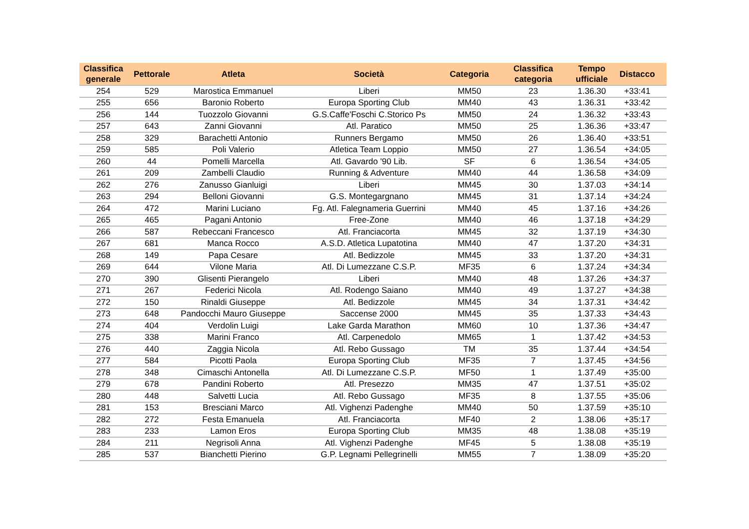| Classifica generale | Pettorale | Atleta | Società | Categoria | Classifica categoria | Tempo ufficiale | Distacco |
| --- | --- | --- | --- | --- | --- | --- | --- |
| 254 | 529 | Marostica Emmanuel | Liberi | MM50 | 23 | 1.36.30 | +33:41 |
| 255 | 656 | Baronio Roberto | Europa Sporting Club | MM40 | 43 | 1.36.31 | +33:42 |
| 256 | 144 | Tuozzolo Giovanni | G.S.Caffe'Foschi C.Storico Ps | MM50 | 24 | 1.36.32 | +33:43 |
| 257 | 643 | Zanni Giovanni | Atl. Paratico | MM50 | 25 | 1.36.36 | +33:47 |
| 258 | 329 | Barachetti Antonio | Runners Bergamo | MM50 | 26 | 1.36.40 | +33:51 |
| 259 | 585 | Poli Valerio | Atletica Team Loppio | MM50 | 27 | 1.36.54 | +34:05 |
| 260 | 44 | Pomelli Marcella | Atl. Gavardo '90 Lib. | SF | 6 | 1.36.54 | +34:05 |
| 261 | 209 | Zambelli Claudio | Running & Adventure | MM40 | 44 | 1.36.58 | +34:09 |
| 262 | 276 | Zanusso Gianluigi | Liberi | MM45 | 30 | 1.37.03 | +34:14 |
| 263 | 294 | Belloni Giovanni | G.S. Montegargnano | MM45 | 31 | 1.37.14 | +34:24 |
| 264 | 472 | Marini Luciano | Fg. Atl. Falegnameria Guerrini | MM40 | 45 | 1.37.16 | +34:26 |
| 265 | 465 | Pagani Antonio | Free-Zone | MM40 | 46 | 1.37.18 | +34:29 |
| 266 | 587 | Rebeccani Francesco | Atl. Franciacorta | MM45 | 32 | 1.37.19 | +34:30 |
| 267 | 681 | Manca Rocco | A.S.D. Atletica Lupatotina | MM40 | 47 | 1.37.20 | +34:31 |
| 268 | 149 | Papa Cesare | Atl. Bedizzole | MM45 | 33 | 1.37.20 | +34:31 |
| 269 | 644 | Vilone Maria | Atl. Di Lumezzane C.S.P. | MF35 | 6 | 1.37.24 | +34:34 |
| 270 | 390 | Glisenti Pierangelo | Liberi | MM40 | 48 | 1.37.26 | +34:37 |
| 271 | 267 | Federici Nicola | Atl. Rodengo Saiano | MM40 | 49 | 1.37.27 | +34:38 |
| 272 | 150 | Rinaldi Giuseppe | Atl. Bedizzole | MM45 | 34 | 1.37.31 | +34:42 |
| 273 | 648 | Pandocchi Mauro Giuseppe | Saccense 2000 | MM45 | 35 | 1.37.33 | +34:43 |
| 274 | 404 | Verdolin Luigi | Lake Garda Marathon | MM60 | 10 | 1.37.36 | +34:47 |
| 275 | 338 | Marini Franco | Atl. Carpenedolo | MM65 | 1 | 1.37.42 | +34:53 |
| 276 | 440 | Zaggia Nicola | Atl. Rebo Gussago | TM | 35 | 1.37.44 | +34:54 |
| 277 | 584 | Picotti Paola | Europa Sporting Club | MF35 | 7 | 1.37.45 | +34:56 |
| 278 | 348 | Cimaschi Antonella | Atl. Di Lumezzane C.S.P. | MF50 | 1 | 1.37.49 | +35:00 |
| 279 | 678 | Pandini Roberto | Atl. Presezzo | MM35 | 47 | 1.37.51 | +35:02 |
| 280 | 448 | Salvetti Lucia | Atl. Rebo Gussago | MF35 | 8 | 1.37.55 | +35:06 |
| 281 | 153 | Bresciani Marco | Atl. Vighenzi Padenghe | MM40 | 50 | 1.37.59 | +35:10 |
| 282 | 272 | Festa Emanuela | Atl. Franciacorta | MF40 | 2 | 1.38.06 | +35:17 |
| 283 | 233 | Lamon Eros | Europa Sporting Club | MM35 | 48 | 1.38.08 | +35:19 |
| 284 | 211 | Negrisoli Anna | Atl. Vighenzi Padenghe | MF45 | 5 | 1.38.08 | +35:19 |
| 285 | 537 | Bianchetti Pierino | G.P. Legnami Pellegrinelli | MM55 | 7 | 1.38.09 | +35:20 |